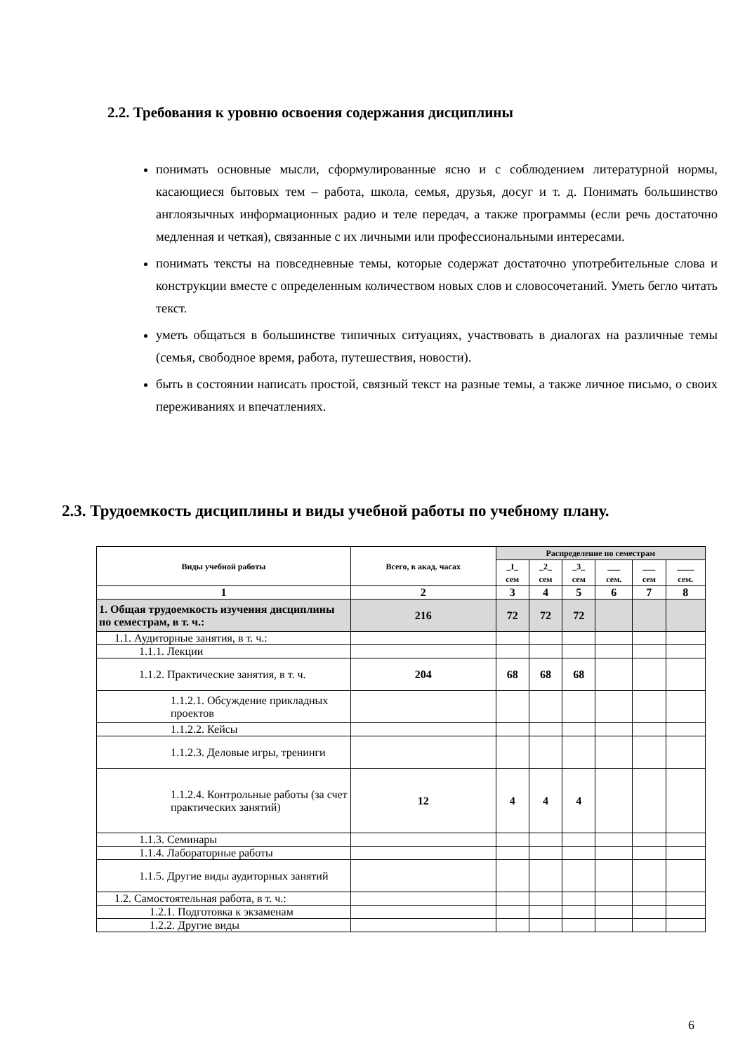2.2. Требования к уровню освоения содержания дисциплины
понимать основные мысли, сформулированные ясно и с соблюдением литературной нормы, касающиеся бытовых тем – работа, школа, семья, друзья, досуг и т. д. Понимать большинство англоязычных информационных радио и теле передач, а также программы (если речь достаточно медленная и четкая), связанные с их личными или профессиональными интересами.
понимать тексты на повседневные темы, которые содержат достаточно употребительные слова и конструкции вместе с определенным количеством новых слов и словосочетаний. Уметь бегло читать текст.
уметь общаться в большинстве типичных ситуациях, участвовать в диалогах на различные темы (семья, свободное время, работа, путешествия, новости).
быть в состоянии написать простой, связный текст на разные темы, а также личное письмо, о своих переживаниях и впечатлениях.
2.3. Трудоемкость дисциплины и виды учебной работы по учебному плану.
| Виды учебной работы | Всего, в акад. часах | Распределение по семестрам | | | | | |
| --- | --- | --- | --- | --- | --- | --- | --- |
| | | _I_ сем | _2_ сем | _3_ сем | ___ сем. | ___ сем | ____ сем. |
| 1 | 2 | 3 | 4 | 5 | 6 | 7 | 8 |
| 1. Общая трудоемкость изучения дисциплины по семестрам, в т. ч.: | 216 | 72 | 72 | 72 | | | |
| 1.1. Аудиторные занятия, в т. ч.: | | | | | | | |
| 1.1.1. Лекции | | | | | | | |
| 1.1.2. Практические занятия, в т. ч. | 204 | 68 | 68 | 68 | | | |
| 1.1.2.1. Обсуждение прикладных проектов | | | | | | | |
| 1.1.2.2. Кейсы | | | | | | | |
| 1.1.2.3. Деловые игры, тренинги | | | | | | | |
| 1.1.2.4. Контрольные работы (за счет практических занятий) | 12 | 4 | 4 | 4 | | | |
| 1.1.3. Семинары | | | | | | | |
| 1.1.4. Лабораторные работы | | | | | | | |
| 1.1.5. Другие виды аудиторных занятий | | | | | | | |
| 1.2. Самостоятельная работа, в т. ч.: | | | | | | | |
| 1.2.1. Подготовка к экзаменам | | | | | | | |
| 1.2.2. Другие виды | | | | | | | |
6